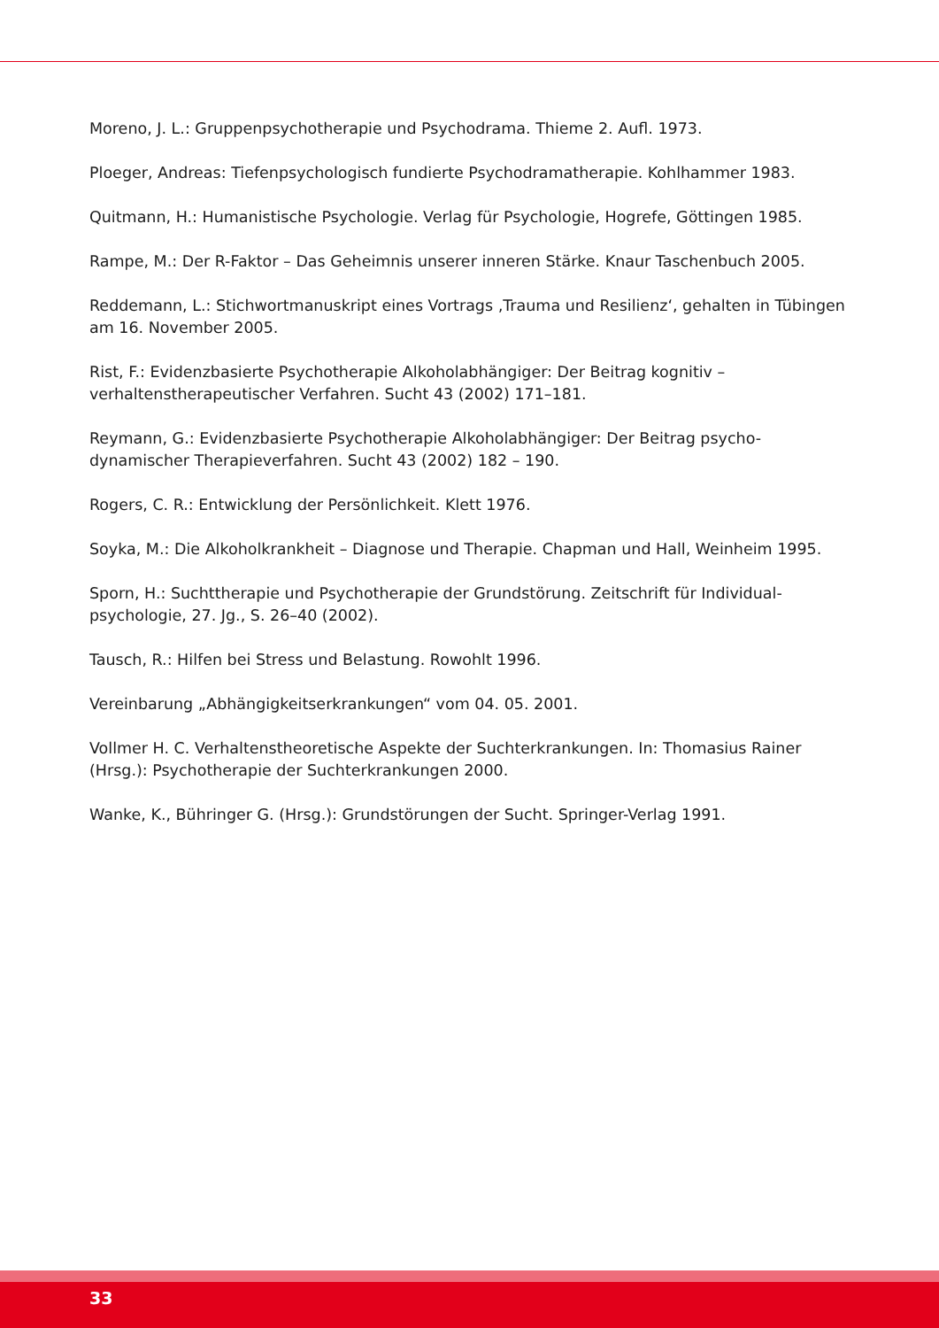Moreno, J. L.: Gruppenpsychotherapie und Psychodrama. Thieme 2. Aufl. 1973.
Ploeger, Andreas: Tiefenpsychologisch fundierte Psychodramatherapie. Kohlhammer 1983.
Quitmann, H.: Humanistische Psychologie. Verlag für Psychologie, Hogrefe, Göttingen 1985.
Rampe, M.: Der R-Faktor – Das Geheimnis unserer inneren Stärke. Knaur Taschenbuch 2005.
Reddemann, L.: Stichwortmanuskript eines Vortrags ‚Trauma und Resilienz‘, gehalten in Tübingen am 16. November 2005.
Rist, F.: Evidenzbasierte Psychotherapie Alkoholabhängiger: Der Beitrag kognitiv –
verhaltenstherapeutischer Verfahren. Sucht 43 (2002) 171–181.
Reymann, G.: Evidenzbasierte Psychotherapie Alkoholabhängiger: Der Beitrag psycho-
dynamischer Therapieverfahren. Sucht 43 (2002) 182 – 190.
Rogers, C. R.: Entwicklung der Persönlichkeit. Klett 1976.
Soyka, M.: Die Alkoholkrankheit – Diagnose und Therapie. Chapman und Hall, Weinheim 1995.
Sporn, H.: Suchttherapie und Psychotherapie der Grundstörung. Zeitschrift für Individual-
psychologie, 27. Jg., S. 26–40 (2002).
Tausch, R.: Hilfen bei Stress und Belastung. Rowohlt 1996.
Vereinbarung „Abhängigkeitserkrankungen“ vom 04. 05. 2001.
Vollmer H. C. Verhaltenstheoretische Aspekte der Suchterkrankungen. In: Thomasius Rainer
(Hrsg.): Psychotherapie der Suchterkrankungen 2000.
Wanke, K., Bühringer G. (Hrsg.): Grundstörungen der Sucht. Springer-Verlag 1991.
33